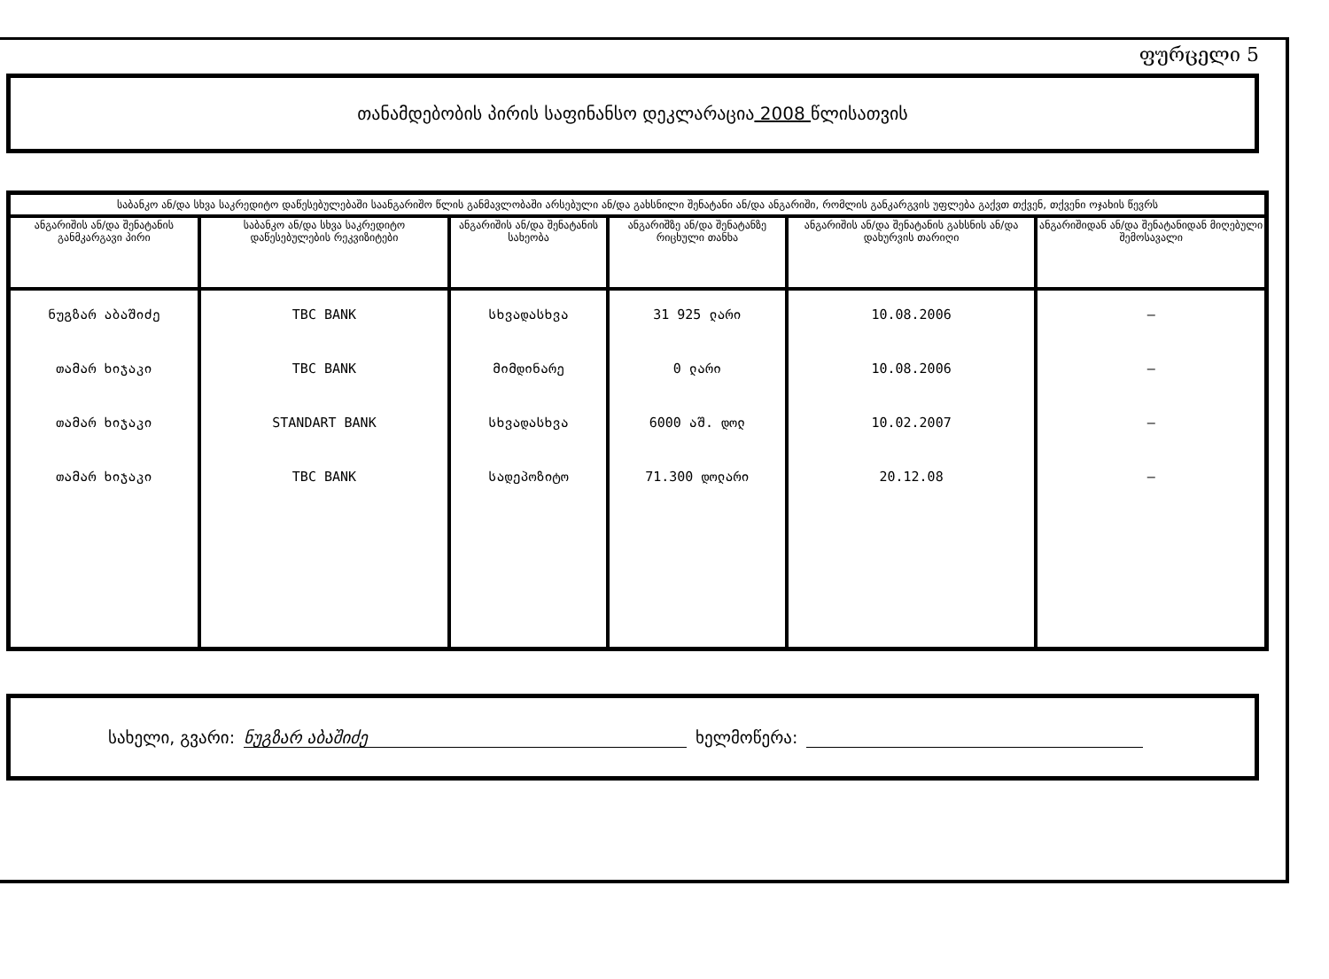ფურცელი 5
თანამდებობის პირის საფინანსო დეკლარაცია 2008 წლისათვის
| საბანკო ან/და სხვა საკრედიტო დაწესებულებაში საანგარიშო წლის განმავლობაში არსებული ან/და გახსნილი შენატანი ან/და ანგარიში, რომლის განკარგვის უფლება გაქვთ თქვენ, თქვენი ოჯახის წევრს | | | | | |
| ანგარიშის ან/და შენატანის განმკარგავი პირი | საბანკო ან/და სხვა საკრედიტო დაწესებულების რეკვიზიტები | ანგარიშის ან/და შენატანის სახეობა | ანგარიშზე ან/და შენატანზე რიცხული თანხა | ანგარიშის ან/და შენატანის გახსნის ან/და დახურვის თარიღი | ანგარიშიდან ან/და შენატანიდან მიღებული შემოსავალი |
| ნუგზარ აბაშიძე | TBC BANK | სხვადასხვა | 31 925 ლარი | 10.08.2006 | — |
| თამარ ხიჯაკი | TBC BANK | მიმდინარე | 0 ლარი | 10.08.2006 | — |
| თამარ ხიჯაკი | STANDART BANK | სხვადასხვა | 6000 აშ. დოლ | 10.02.2007 | — |
| თამარ ხიჯაკი | TBC BANK | სადეპოზიტო | 71.300 დოლარი | 20.12.08 | — |
სახელი, გვარი: ნუგზარ აბაშიძე ხელმოწერა: